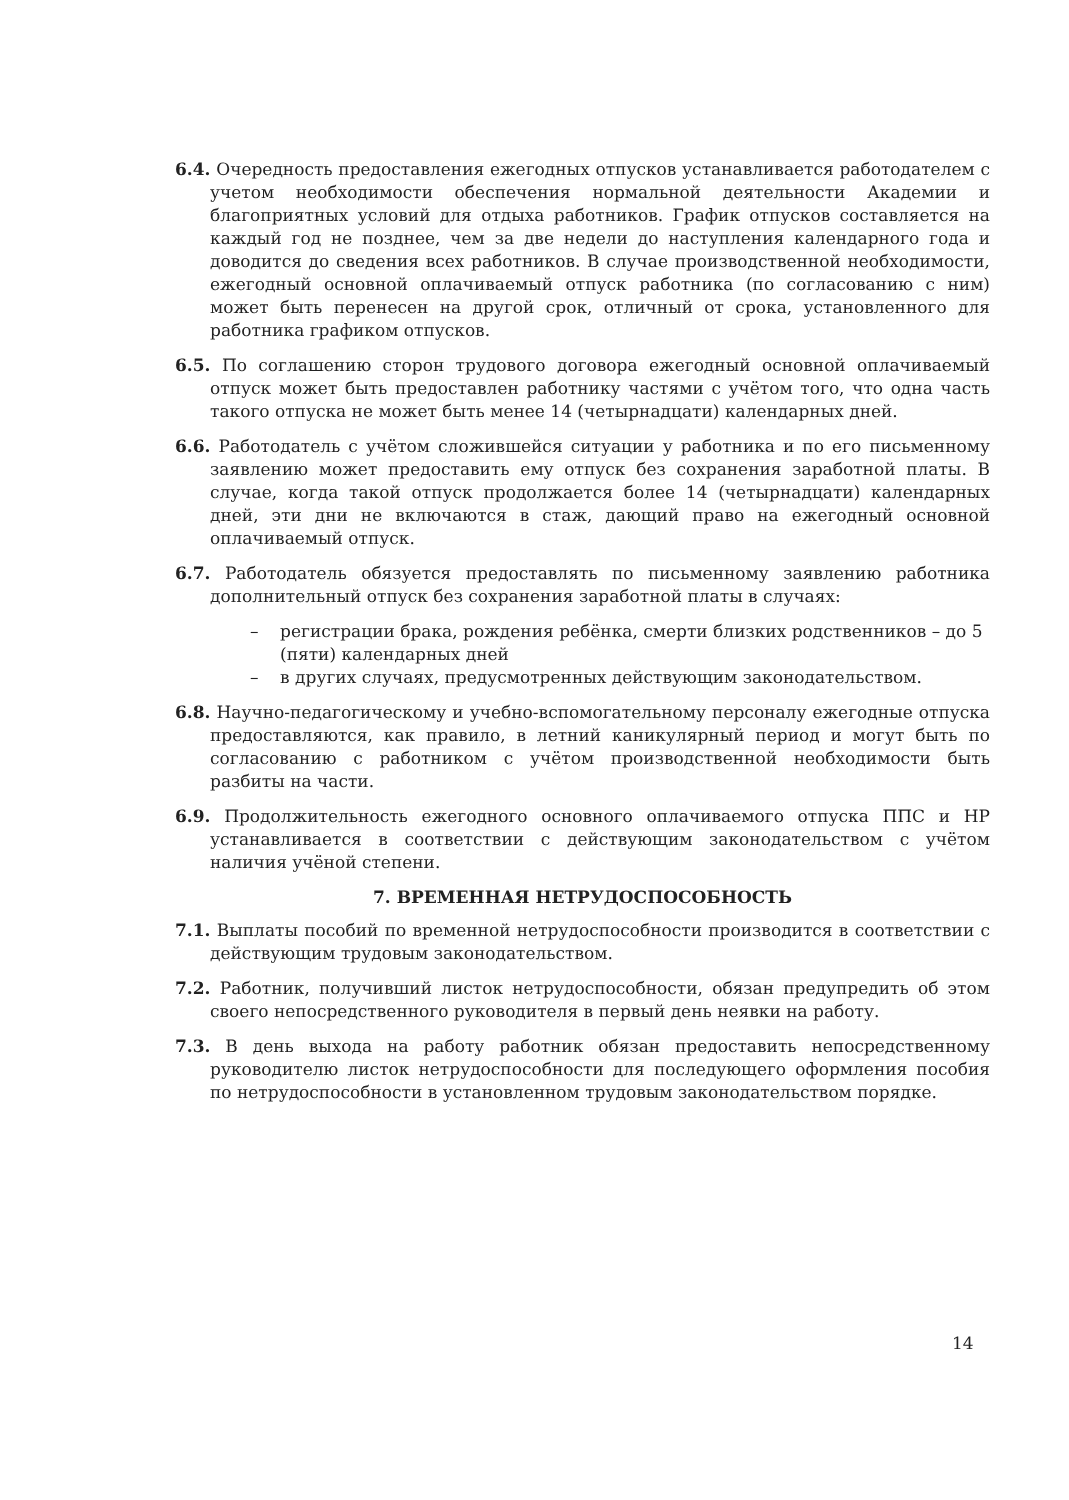6.4. Очередность предоставления ежегодных отпусков устанавливается работодателем с учетом необходимости обеспечения нормальной деятельности Академии и благоприятных условий для отдыха работников. График отпусков составляется на каждый год не позднее, чем за две недели до наступления календарного года и доводится до сведения всех работников. В случае производственной необходимости, ежегодный основной оплачиваемый отпуск работника (по согласованию с ним) может быть перенесен на другой срок, отличный от срока, установленного для работника графиком отпусков.
6.5. По соглашению сторон трудового договора ежегодный основной оплачиваемый отпуск может быть предоставлен работнику частями с учётом того, что одна часть такого отпуска не может быть менее 14 (четырнадцати) календарных дней.
6.6. Работодатель с учётом сложившейся ситуации у работника и по его письменному заявлению может предоставить ему отпуск без сохранения заработной платы. В случае, когда такой отпуск продолжается более 14 (четырнадцати) календарных дней, эти дни не включаются в стаж, дающий право на ежегодный основной оплачиваемый отпуск.
6.7. Работодатель обязуется предоставлять по письменному заявлению работника дополнительный отпуск без сохранения заработной платы в случаях:
– регистрации брака, рождения ребёнка, смерти близких родственников – до 5 (пяти) календарных дней
– в других случаях, предусмотренных действующим законодательством.
6.8. Научно-педагогическому и учебно-вспомогательному персоналу ежегодные отпуска предоставляются, как правило, в летний каникулярный период и могут быть по согласованию с работником с учётом производственной необходимости быть разбиты на части.
6.9. Продолжительность ежегодного основного оплачиваемого отпуска ППС и НР устанавливается в соответствии с действующим законодательством с учётом наличия учёной степени.
7. ВРЕМЕННАЯ НЕТРУДОСПОСОБНОСТЬ
7.1. Выплаты пособий по временной нетрудоспособности производится в соответствии с действующим трудовым законодательством.
7.2. Работник, получивший листок нетрудоспособности, обязан предупредить об этом своего непосредственного руководителя в первый день неявки на работу.
7.3. В день выхода на работу работник обязан предоставить непосредственному руководителю листок нетрудоспособности для последующего оформления пособия по нетрудоспособности в установленном трудовым законодательством порядке.
14